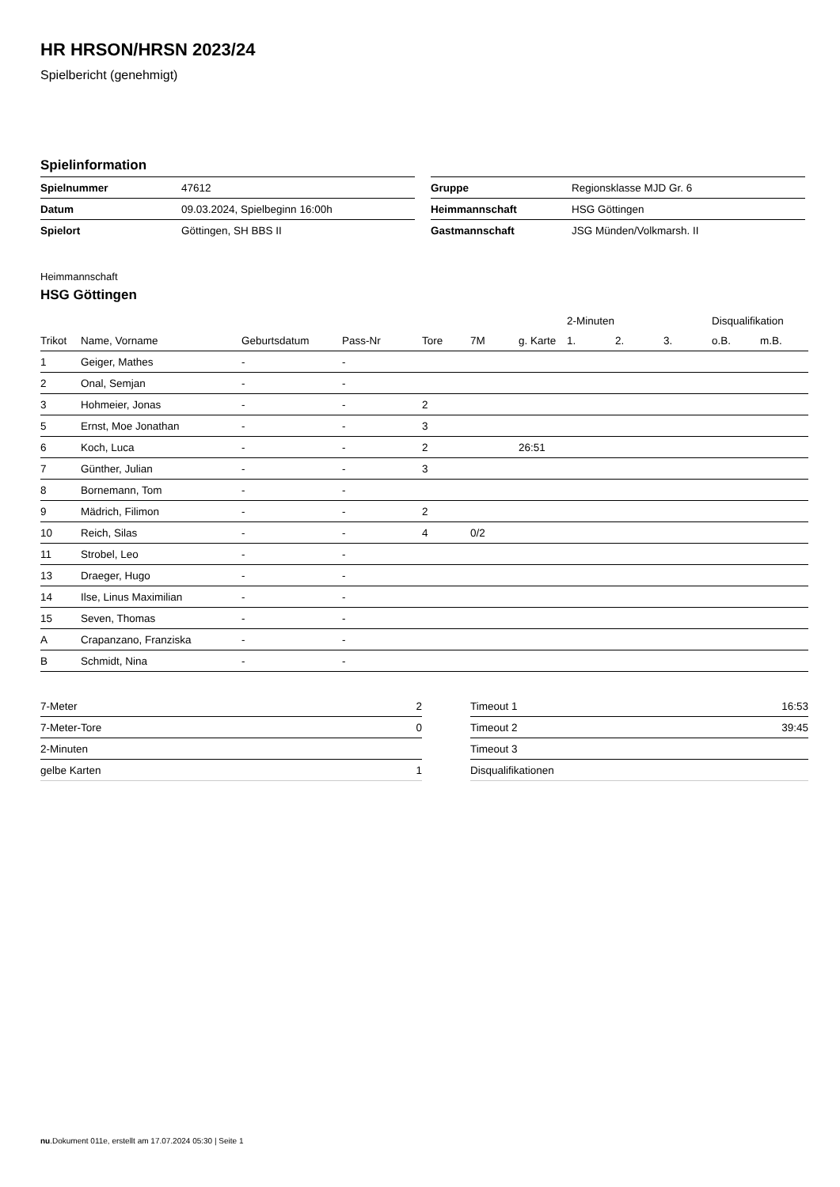HR HRSON/HRSN 2023/24
Spielbericht (genehmigt)
Spielinformation
| Spielnummer | 47612 |
| Datum | 09.03.2024, Spielbeginn 16:00h |
| Spielort | Göttingen, SH BBS II |
| Gruppe | Regionsklasse MJD Gr. 6 |
| Heimmannschaft | HSG Göttingen |
| Gastmannschaft | JSG Münden/Volkmarsh. II |
Heimmannschaft
HSG Göttingen
| | | | | | | | 2-Minuten | | | Disqualifikation | |
| --- | --- | --- | --- | --- | --- | --- | --- | --- | --- | --- | --- |
| Trikot | Name, Vorname | Geburtsdatum | Pass-Nr | Tore | 7M | g. Karte | 1. | 2. | 3. | o.B. | m.B. |
| 1 | Geiger, Mathes | - | - | | | | | | | | |
| 2 | Onal, Semjan | - | - | | | | | | | | |
| 3 | Hohmeier, Jonas | - | - | 2 | | | | | | | |
| 5 | Ernst, Moe Jonathan | - | - | 3 | | | | | | | |
| 6 | Koch, Luca | - | - | 2 | | 26:51 | | | | | |
| 7 | Günther, Julian | - | - | 3 | | | | | | | |
| 8 | Bornemann, Tom | - | - | | | | | | | | |
| 9 | Mädrich, Filimon | - | - | 2 | | | | | | | |
| 10 | Reich, Silas | - | - | 4 | 0/2 | | | | | | |
| 11 | Strobel, Leo | - | - | | | | | | | | |
| 13 | Draeger, Hugo | - | - | | | | | | | | |
| 14 | Ilse, Linus Maximilian | - | - | | | | | | | | |
| 15 | Seven, Thomas | - | - | | | | | | | | |
| A | Crapanzano, Franziska | - | - | | | | | | | | |
| B | Schmidt, Nina | - | - | | | | | | | | |
| 7-Meter | 2 |
| 7-Meter-Tore | 0 |
| 2-Minuten | |
| gelbe Karten | 1 |
| Timeout 1 | 16:53 |
| Timeout 2 | 39:45 |
| Timeout 3 | |
| Disqualifikationen | |
nu.Dokument 011e, erstellt am 17.07.2024 05:30 | Seite 1